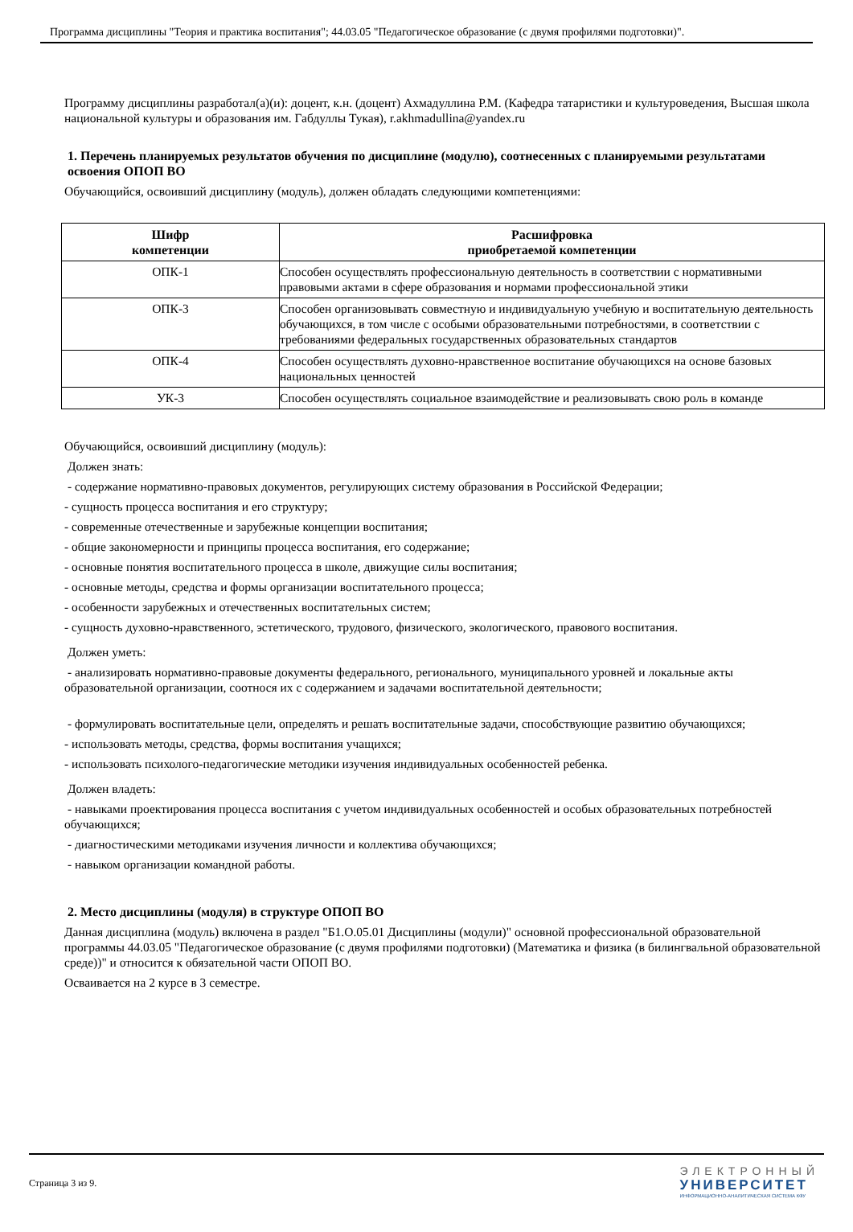Программа дисциплины "Теория и практика воспитания"; 44.03.05 "Педагогическое образование (с двумя профилями подготовки)".
Программу дисциплины разработал(а)(и): доцент, к.н. (доцент) Ахмадуллина Р.М. (Кафедра татаристики и культуроведения, Высшая школа национальной культуры и образования им. Габдуллы Тукая), r.akhmadullina@yandex.ru
1. Перечень планируемых результатов обучения по дисциплине (модулю), соотнесенных с планируемыми результатами освоения ОПОП ВО
Обучающийся, освоивший дисциплину (модуль), должен обладать следующими компетенциями:
| Шифр компетенции | Расшифровка приобретаемой компетенции |
| --- | --- |
| ОПК-1 | Способен осуществлять профессиональную деятельность в соответствии с нормативными правовыми актами в сфере образования и нормами профессиональной этики |
| ОПК-3 | Способен организовывать совместную и индивидуальную учебную и воспитательную деятельность обучающихся, в том числе с особыми образовательными потребностями, в соответствии с требованиями федеральных государственных образовательных стандартов |
| ОПК-4 | Способен осуществлять духовно-нравственное воспитание обучающихся на основе базовых национальных ценностей |
| УК-3 | Способен осуществлять социальное взаимодействие и реализовывать свою роль в команде |
Обучающийся, освоивший дисциплину (модуль):
Должен знать:
- содержание нормативно-правовых документов, регулирующих систему образования в Российской Федерации;
- сущность процесса воспитания и его структуру;
- современные отечественные и зарубежные концепции воспитания;
- общие закономерности и принципы процесса воспитания, его содержание;
- основные понятия воспитательного процесса в школе, движущие силы воспитания;
- основные методы, средства и формы организации воспитательного процесса;
- особенности зарубежных и отечественных воспитательных систем;
- сущность духовно-нравственного, эстетического, трудового, физического, экологического, правового воспитания.
Должен уметь:
- анализировать нормативно-правовые документы федерального, регионального, муниципального уровней и локальные акты образовательной организации, соотнося их с содержанием и задачами воспитательной деятельности;
- формулировать воспитательные цели, определять и решать воспитательные задачи, способствующие развитию обучающихся;
- использовать методы, средства, формы воспитания учащихся;
- использовать психолого-педагогические методики изучения индивидуальных особенностей ребенка.
Должен владеть:
- навыками проектирования процесса воспитания с учетом индивидуальных особенностей и особых образовательных потребностей обучающихся;
- диагностическими методиками изучения личности и коллектива обучающихся;
- навыком организации командной работы.
2. Место дисциплины (модуля) в структуре ОПОП ВО
Данная дисциплина (модуль) включена в раздел "Б1.О.05.01 Дисциплины (модули)" основной профессиональной образовательной программы 44.03.05 "Педагогическое образование (с двумя профилями подготовки) (Математика и физика (в билингвальной образовательной среде))" и относится к обязательной части ОПОП ВО.
Осваивается на 2 курсе в 3 семестре.
Страница 3 из 9.
ЭЛЕКТРОННЫЙ
УНИВЕРСИТЕТ
ИНФОРМАЦИОННО-АНАЛИТИЧЕСКАЯ СИСТЕМА КФУ